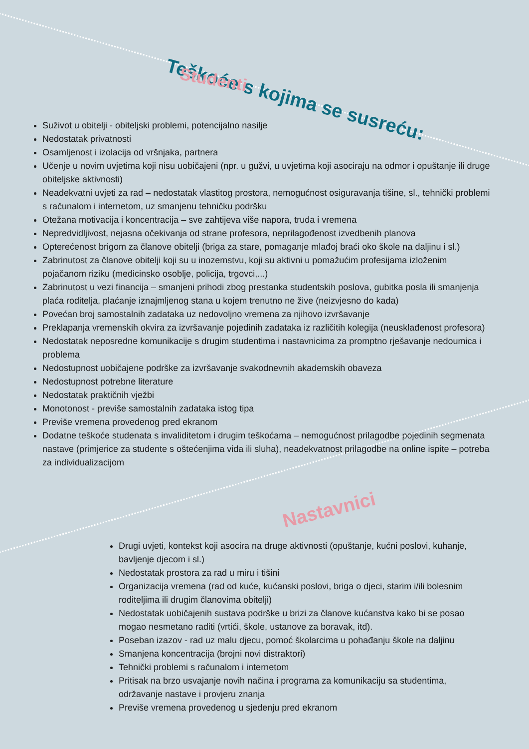Teškoće s kojima se susreću:
Studenti
Suživot u obitelji - obiteljski problemi, potencijalno nasilje
Nedostatak privatnosti
Osamljenost i izolacija od vršnjaka, partnera
Učenje u novim uvjetima koji nisu uobičajeni (npr. u gužvi, u uvjetima koji asociraju na odmor i opuštanje ili druge obiteljske aktivnosti)
Neadekvatni uvjeti za rad – nedostatak vlastitog prostora, nemogućnost osiguravanja tišine, sl., tehnički problemi s računalom i internetom, uz smanjenu tehničku podršku
Otežana motivacija i koncentracija – sve zahtijeva više napora, truda i vremena
Nepredvidljivost, nejasna očekivanja od strane profesora, neprilagođenost izvedbenih planova
Opterećenost brigom za članove obitelji (briga za stare, pomaganje mlađoj braći oko škole na daljinu i sl.)
Zabrinutost za članove obitelji koji su u inozemstvu, koji su aktivni u pomažućim profesijama izloženim pojačanom riziku (medicinsko osoblje, policija, trgovci,...)
Zabrinutost u vezi financija – smanjeni prihodi zbog prestanka studentskih poslova, gubitka posla ili smanjenja plaća roditelja, plaćanje iznajmljenog stana u kojem trenutno ne žive (neizvjesno do kada)
Povećan broj samostalnih zadataka uz nedovoljno vremena za njihovo izvršavanje
Preklapanja vremenskih okvira za izvršavanje pojedinih zadataka iz različitih kolegija (neusklađenost profesora)
Nedostatak neposredne komunikacije s drugim studentima i nastavnicima za promptno rješavanje nedoumica i problema
Nedostupnost uobičajene podrške za izvršavanje svakodnevnih akademskih obaveza
Nedostupnost potrebne literature
Nedostatak praktičnih vježbi
Monotonost - previše samostalnih zadataka istog tipa
Previše vremena provedenog pred ekranom
Dodatne teškoće studenata s invaliditetom i drugim teškoćama – nemogućnost prilagodbe pojedinih segmenata nastave (primjerice za studente s oštećenjima vida ili sluha), neadekvatnost prilagodbe na online ispite – potreba za individualizacijom
Nastavnici
Drugi uvjeti, kontekst koji asocira na druge aktivnosti (opuštanje, kućni poslovi, kuhanje, bavljenje djecom i sl.)
Nedostatak prostora za rad u miru i tišini
Organizacija vremena (rad od kuće, kućanski poslovi, briga o djeci, starim i/ili bolesnim roditeljima ili drugim članovima obitelji)
Nedostatak uobičajenih sustava podrške u brizi za članove kućanstva kako bi se posao mogao nesmetano raditi (vrtići, škole, ustanove za boravak, itd).
Poseban izazov - rad uz malu djecu, pomoć školarcima u pohađanju škole na daljinu
Smanjena koncentracija (brojni novi distraktori)
Tehnički problemi s računalom i internetom
Pritisak na brzo usvajanje novih načina i programa za komunikaciju sa studentima, održavanje nastave i provjeru znanja
Previše vremena provedenog u sjedenju pred ekranom